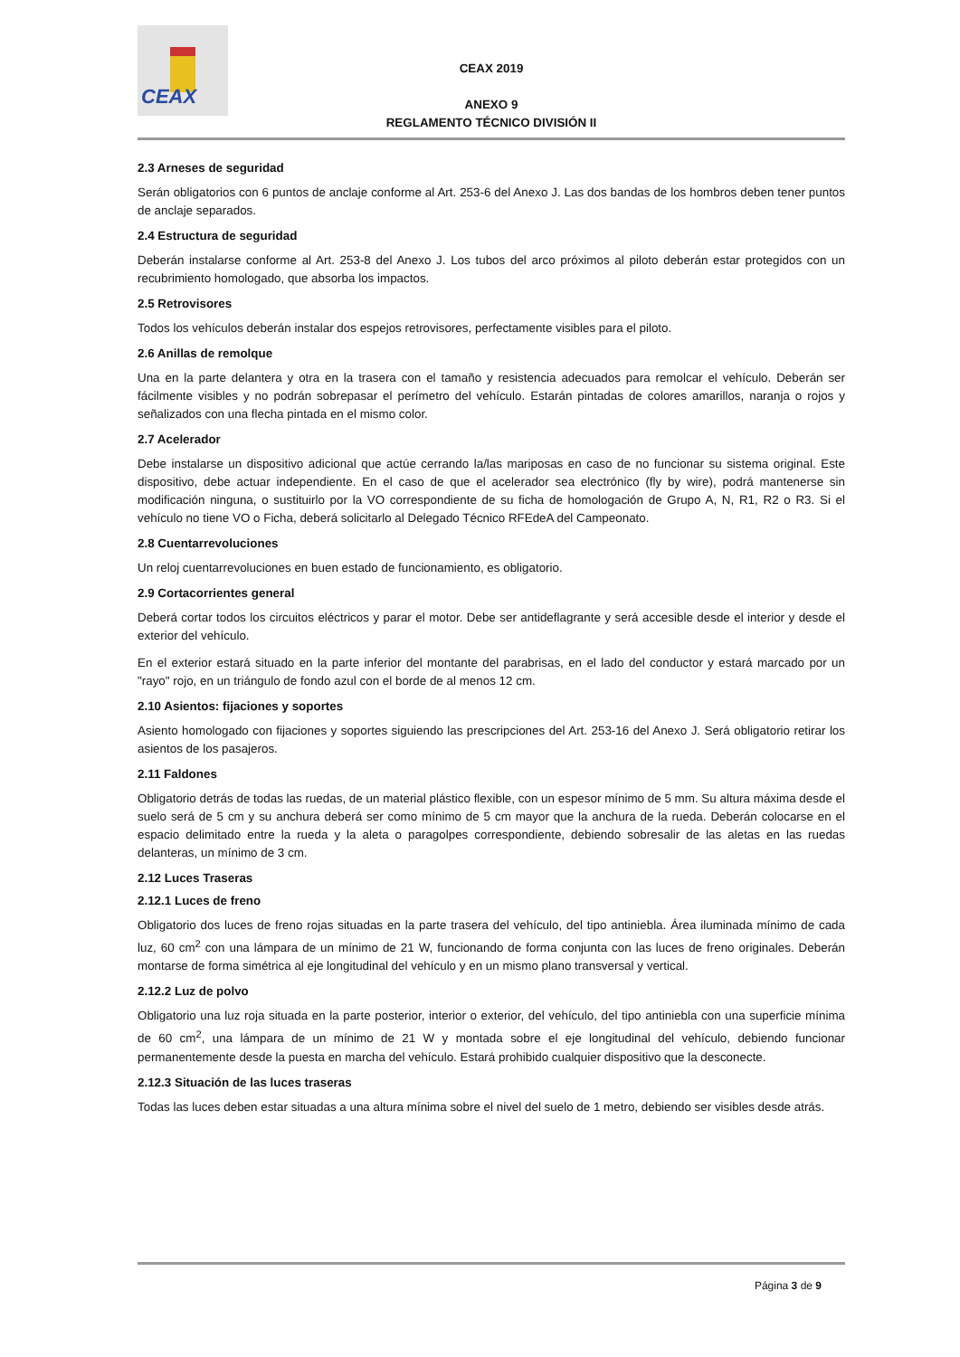CEAX
CEAX 2019
ANEXO 9
REGLAMENTO TÉCNICO DIVISIÓN II
2.3 Arneses de seguridad
Serán obligatorios con 6 puntos de anclaje conforme al Art. 253-6 del Anexo J. Las dos bandas de los hombros deben tener puntos de anclaje separados.
2.4 Estructura de seguridad
Deberán instalarse conforme al Art. 253-8 del Anexo J. Los tubos del arco próximos al piloto deberán estar protegidos con un recubrimiento homologado, que absorba los impactos.
2.5 Retrovisores
Todos los vehículos deberán instalar dos espejos retrovisores, perfectamente visibles para el piloto.
2.6 Anillas de remolque
Una en la parte delantera y otra en la trasera con el tamaño y resistencia adecuados para remolcar el vehículo. Deberán ser fácilmente visibles y no podrán sobrepasar el perímetro del vehículo. Estarán pintadas de colores amarillos, naranja o rojos y señalizados con una flecha pintada en el mismo color.
2.7 Acelerador
Debe instalarse un dispositivo adicional que actúe cerrando la/las mariposas en caso de no funcionar su sistema original. Este dispositivo, debe actuar independiente. En el caso de que el acelerador sea electrónico (fly by wire), podrá mantenerse sin modificación ninguna, o sustituirlo por la VO correspondiente de su ficha de homologación de Grupo A, N, R1, R2 o R3. Si el vehículo no tiene VO o Ficha, deberá solicitarlo al Delegado Técnico RFEdeA del Campeonato.
2.8 Cuentarrevoluciones
Un reloj cuentarrevoluciones en buen estado de funcionamiento, es obligatorio.
2.9 Cortacorrientes general
Deberá cortar todos los circuitos eléctricos y parar el motor. Debe ser antideflagrante y será accesible desde el interior y desde el exterior del vehículo.
En el exterior estará situado en la parte inferior del montante del parabrisas, en el lado del conductor y estará marcado por un "rayo" rojo, en un triángulo de fondo azul con el borde de al menos 12 cm.
2.10 Asientos: fijaciones y soportes
Asiento homologado con fijaciones y soportes siguiendo las prescripciones del Art. 253-16 del Anexo J. Será obligatorio retirar los asientos de los pasajeros.
2.11 Faldones
Obligatorio detrás de todas las ruedas, de un material plástico flexible, con un espesor mínimo de 5 mm. Su altura máxima desde el suelo será de 5 cm y su anchura deberá ser como mínimo de 5 cm mayor que la anchura de la rueda. Deberán colocarse en el espacio delimitado entre la rueda y la aleta o paragolpes correspondiente, debiendo sobresalir de las aletas en las ruedas delanteras, un mínimo de 3 cm.
2.12 Luces Traseras
2.12.1 Luces de freno
Obligatorio dos luces de freno rojas situadas en la parte trasera del vehículo, del tipo antiniebla. Área iluminada mínimo de cada luz, 60 cm<sup>2</sup> con una lámpara de un mínimo de 21 W, funcionando de forma conjunta con las luces de freno originales. Deberán montarse de forma simétrica al eje longitudinal del vehículo y en un mismo plano transversal y vertical.
2.12.2 Luz de polvo
Obligatorio una luz roja situada en la parte posterior, interior o exterior, del vehículo, del tipo antiniebla con una superficie mínima de 60 cm<sup>2</sup>, una lámpara de un mínimo de 21 W y montada sobre el eje longitudinal del vehículo, debiendo funcionar permanentemente desde la puesta en marcha del vehículo. Estará prohibido cualquier dispositivo que la desconecte.
2.12.3 Situación de las luces traseras
Todas las luces deben estar situadas a una altura mínima sobre el nivel del suelo de 1 metro, debiendo ser visibles desde atrás.
Página 3 de 9